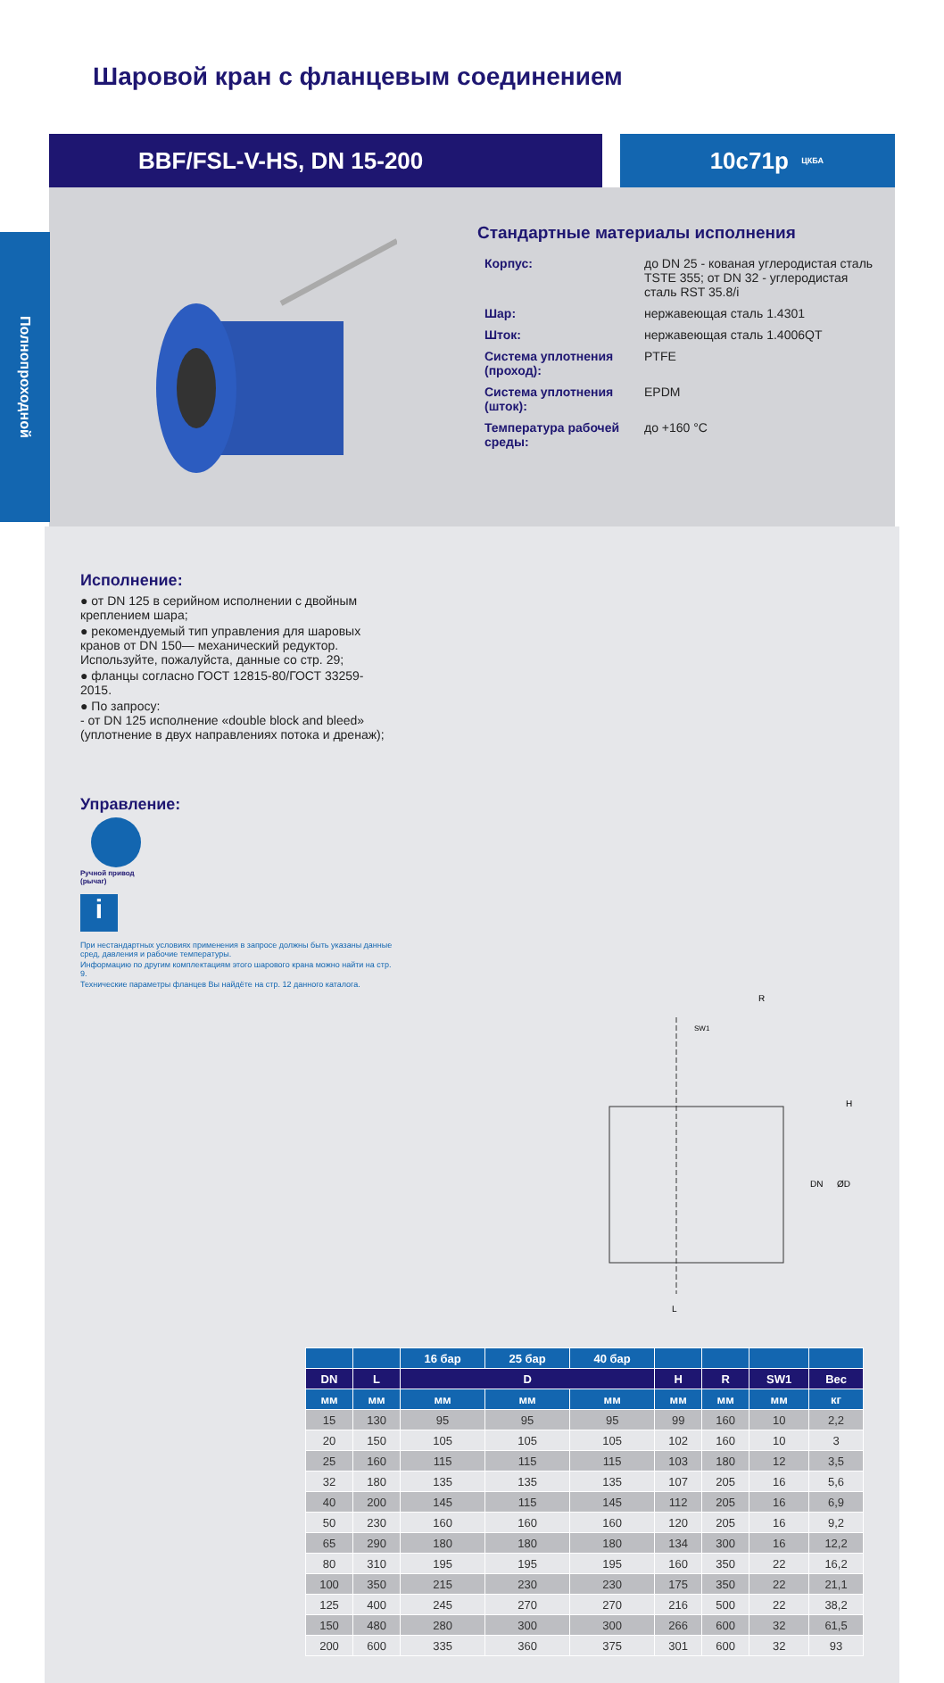Шаровой кран с фланцевым соединением
BBF/FSL-V-HS, DN 15-200 10с71р ЦКБА
Полнопроходной
Стандартные материалы исполнения
| Корпус: | до DN 25 - кованая углеродистая сталь TSTE 355; от DN 32 - углеродистая сталь RST 35.8/i |
| Шар: | нержавеющая сталь 1.4301 |
| Шток: | нержавеющая сталь 1.4006QT |
| Система уплотнения (проход): | PTFE |
| Система уплотнения (шток): | EPDM |
| Температура рабочей среды: | до +160 °С |
Исполнение:
● от DN 125 в серийном исполнении с двойным креплением шара;
● рекомендуемый тип управления для шаровых кранов от DN 150— механический редуктор. Используйте, пожалуйста, данные со стр. 29;
● фланцы согласно ГОСТ 12815-80/ГОСТ 33259-2015.
● По запросу:
- от DN 125 исполнение «double block and bleed» (уплотнение в двух направлениях потока и дренаж);
Управление:
Ручной привод
(рычаг)
i
При нестандартных условиях применения в запросе должны быть указаны данные сред, давления и рабочие температуры.
Информацию по другим комплектациям этого шарового крана можно найти на стр. 9.
Технические параметры фланцев Вы найдёте на стр. 12 данного каталога.
R
SW1
L
DN
ØD
H
| | | 16 бар | 25 бар | 40 бар | | | | |
| --- | --- | --- | --- | --- | --- | --- | --- | --- |
| DN | L | D | | | H | R | SW1 | Вес |
| мм | мм | мм | мм | мм | мм | мм | мм | кг |
| 15 | 130 | 95 | 95 | 95 | 99 | 160 | 10 | 2,2 |
| 20 | 150 | 105 | 105 | 105 | 102 | 160 | 10 | 3 |
| 25 | 160 | 115 | 115 | 115 | 103 | 180 | 12 | 3,5 |
| 32 | 180 | 135 | 135 | 135 | 107 | 205 | 16 | 5,6 |
| 40 | 200 | 145 | 115 | 145 | 112 | 205 | 16 | 6,9 |
| 50 | 230 | 160 | 160 | 160 | 120 | 205 | 16 | 9,2 |
| 65 | 290 | 180 | 180 | 180 | 134 | 300 | 16 | 12,2 |
| 80 | 310 | 195 | 195 | 195 | 160 | 350 | 22 | 16,2 |
| 100 | 350 | 215 | 230 | 230 | 175 | 350 | 22 | 21,1 |
| 125 | 400 | 245 | 270 | 270 | 216 | 500 | 22 | 38,2 |
| 150 | 480 | 280 | 300 | 300 | 266 | 600 | 32 | 61,5 |
| 200 | 600 | 335 | 360 | 375 | 301 | 600 | 32 | 93 |